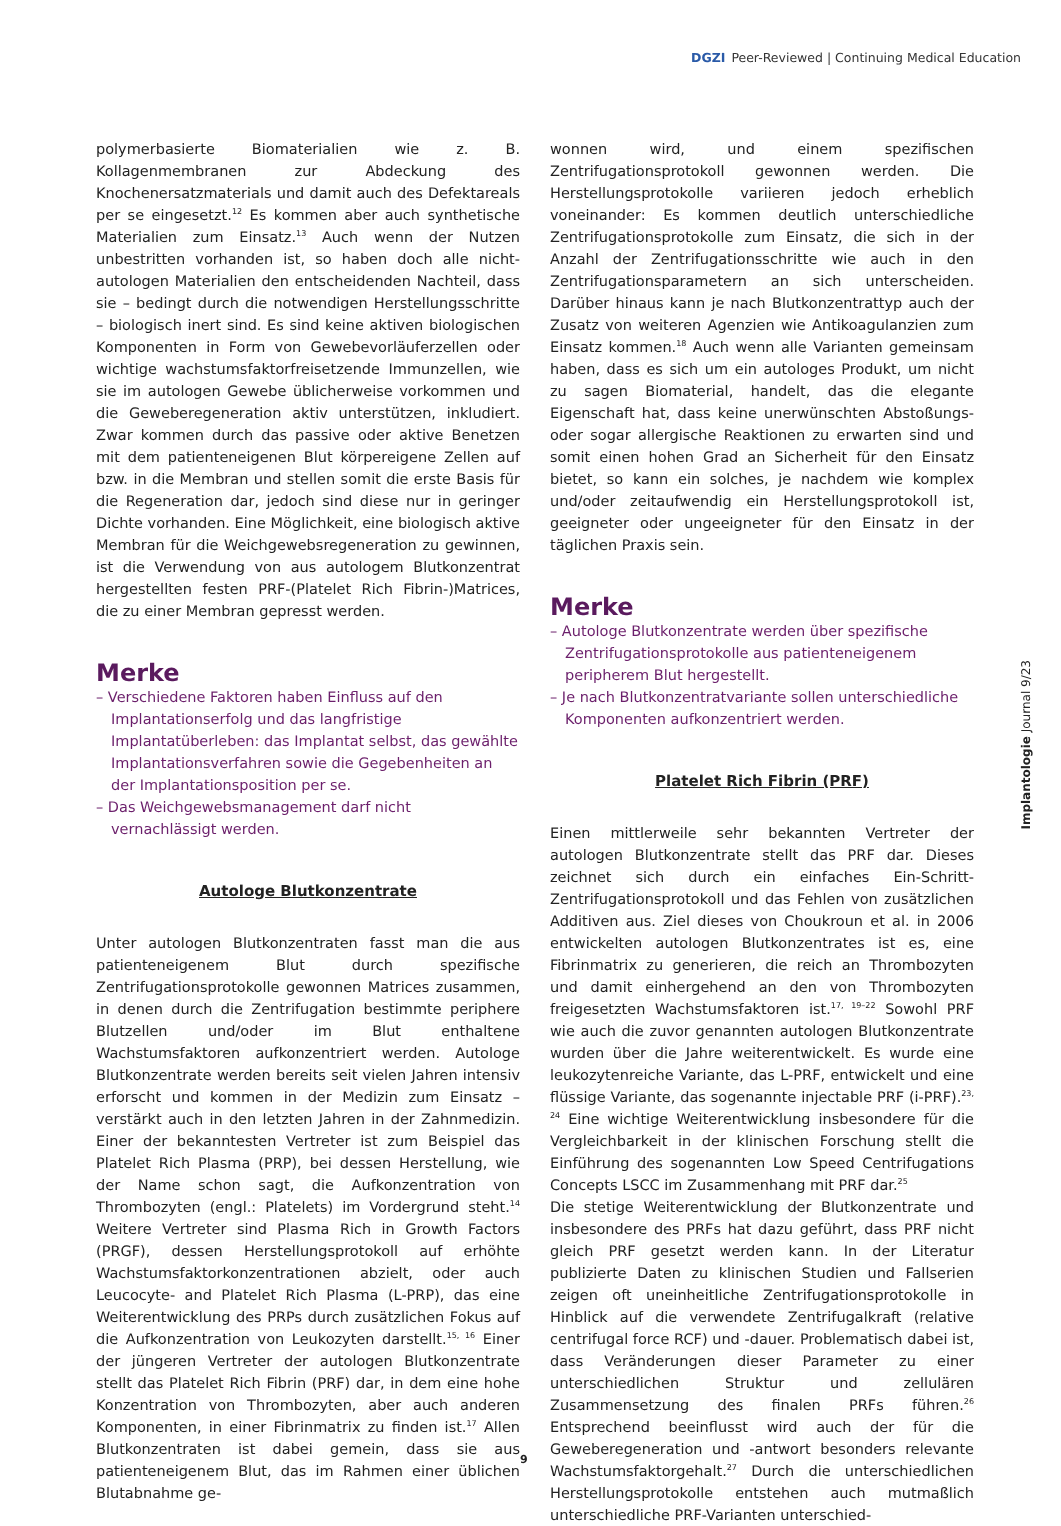DGZI Peer-Reviewed | Continuing Medical Education
polymerbasierte Biomaterialien wie z. B. Kollagenmembranen zur Abdeckung des Knochenersatzmaterials und damit auch des Defektareals per se eingesetzt.<sup>12</sup> Es kommen aber auch synthetische Materialien zum Einsatz.<sup>13</sup> Auch wenn der Nutzen unbestritten vorhanden ist, so haben doch alle nicht-autologen Materialien den entscheidenden Nachteil, dass sie – bedingt durch die notwendigen Herstellungsschritte – biologisch inert sind. Es sind keine aktiven biologischen Komponenten in Form von Gewebevorläuferzellen oder wichtige wachstumsfaktorfreisetzende Immunzellen, wie sie im autologen Gewebe üblicherweise vorkommen und die Geweberegeneration aktiv unterstützen, inkludiert. Zwar kommen durch das passive oder aktive Benetzen mit dem patienteneigenen Blut körpereigene Zellen auf bzw. in die Membran und stellen somit die erste Basis für die Regeneration dar, jedoch sind diese nur in geringer Dichte vorhanden. Eine Möglichkeit, eine biologisch aktive Membran für die Weichgewebsregeneration zu gewinnen, ist die Verwendung von aus autologem Blutkonzentrat hergestellten festen PRF-(Platelet Rich Fibrin-)Matrices, die zu einer Membran gepresst werden.
Merke
– Verschiedene Faktoren haben Einfluss auf den Implantationserfolg und das langfristige Implantatüberleben: das Implantat selbst, das gewählte Implantationsverfahren sowie die Gegebenheiten an der Implantationsposition per se.
– Das Weichgewebsmanagement darf nicht vernachlässigt werden.
Autologe Blutkonzentrate
Unter autologen Blutkonzentraten fasst man die aus patienteneigenem Blut durch spezifische Zentrifugationsprotokolle gewonnen Matrices zusammen, in denen durch die Zentrifugation bestimmte periphere Blutzellen und/oder im Blut enthaltene Wachstumsfaktoren aufkonzentriert werden. Autologe Blutkonzentrate werden bereits seit vielen Jahren intensiv erforscht und kommen in der Medizin zum Einsatz – verstärkt auch in den letzten Jahren in der Zahnmedizin. Einer der bekanntesten Vertreter ist zum Beispiel das Platelet Rich Plasma (PRP), bei dessen Herstellung, wie der Name schon sagt, die Aufkonzentration von Thrombozyten (engl.: Platelets) im Vordergrund steht.<sup>14</sup> Weitere Vertreter sind Plasma Rich in Growth Factors (PRGF), dessen Herstellungsprotokoll auf erhöhte Wachstumsfaktorkonzentrationen abzielt, oder auch Leucocyte- and Platelet Rich Plasma (L-PRP), das eine Weiterentwicklung des PRPs durch zusätzlichen Fokus auf die Aufkonzentration von Leukozyten darstellt.<sup>15, 16</sup> Einer der jüngeren Vertreter der autologen Blutkonzentrate stellt das Platelet Rich Fibrin (PRF) dar, in dem eine hohe Konzentration von Thrombozyten, aber auch anderen Komponenten, in einer Fibrinmatrix zu finden ist.<sup>17</sup> Allen Blutkonzentraten ist dabei gemein, dass sie aus patienteneigenem Blut, das im Rahmen einer üblichen Blutabnahme ge-
wonnen wird, und einem spezifischen Zentrifugationsprotokoll gewonnen werden. Die Herstellungsprotokolle variieren jedoch erheblich voneinander: Es kommen deutlich unterschiedliche Zentrifugationsprotokolle zum Einsatz, die sich in der Anzahl der Zentrifugationsschritte wie auch in den Zentrifugationsparametern an sich unterscheiden. Darüber hinaus kann je nach Blutkonzentrattyp auch der Zusatz von weiteren Agenzien wie Antikoagulanzien zum Einsatz kommen.<sup>18</sup> Auch wenn alle Varianten gemeinsam haben, dass es sich um ein autologes Produkt, um nicht zu sagen Biomaterial, handelt, das die elegante Eigenschaft hat, dass keine unerwünschten Abstoßungs- oder sogar allergische Reaktionen zu erwarten sind und somit einen hohen Grad an Sicherheit für den Einsatz bietet, so kann ein solches, je nachdem wie komplex und/oder zeitaufwendig ein Herstellungsprotokoll ist, geeigneter oder ungeeigneter für den Einsatz in der täglichen Praxis sein.
Merke
– Autologe Blutkonzentrate werden über spezifische Zentrifugationsprotokolle aus patienteneigenem peripherem Blut hergestellt.
– Je nach Blutkonzentratvariante sollen unterschiedliche Komponenten aufkonzentriert werden.
Platelet Rich Fibrin (PRF)
Einen mittlerweile sehr bekannten Vertreter der autologen Blutkonzentrate stellt das PRF dar. Dieses zeichnet sich durch ein einfaches Ein-Schritt-Zentrifugationsprotokoll und das Fehlen von zusätzlichen Additiven aus. Ziel dieses von Choukroun et al. in 2006 entwickelten autologen Blutkonzentrates ist es, eine Fibrinmatrix zu generieren, die reich an Thrombozyten und damit einhergehend an den von Thrombozyten freigesetzten Wachstumsfaktoren ist.<sup>17, 19–22</sup> Sowohl PRF wie auch die zuvor genannten autologen Blutkonzentrate wurden über die Jahre weiterentwickelt. Es wurde eine leukozytenreiche Variante, das L-PRF, entwickelt und eine flüssige Variante, das sogenannte injectable PRF (i-PRF).<sup>23, 24</sup> Eine wichtige Weiterentwicklung insbesondere für die Vergleichbarkeit in der klinischen Forschung stellt die Einführung des sogenannten Low Speed Centrifugations Concepts LSCC im Zusammenhang mit PRF dar.<sup>25</sup>
Die stetige Weiterentwicklung der Blutkonzentrate und insbesondere des PRFs hat dazu geführt, dass PRF nicht gleich PRF gesetzt werden kann. In der Literatur publizierte Daten zu klinischen Studien und Fallserien zeigen oft uneinheitliche Zentrifugationsprotokolle in Hinblick auf die verwendete Zentrifugalkraft (relative centrifugal force RCF) und -dauer. Problematisch dabei ist, dass Veränderungen dieser Parameter zu einer unterschiedlichen Struktur und zellulären Zusammensetzung des finalen PRFs führen.<sup>26</sup> Entsprechend beeinflusst wird auch der für die Geweberegeneration und -antwort besonders relevante Wachstumsfaktorgehalt.<sup>27</sup> Durch die unterschiedlichen Herstellungsprotokolle entstehen auch mutmaßlich unterschiedliche PRF-Varianten unterschied-
Implantologie Journal 9/23
9